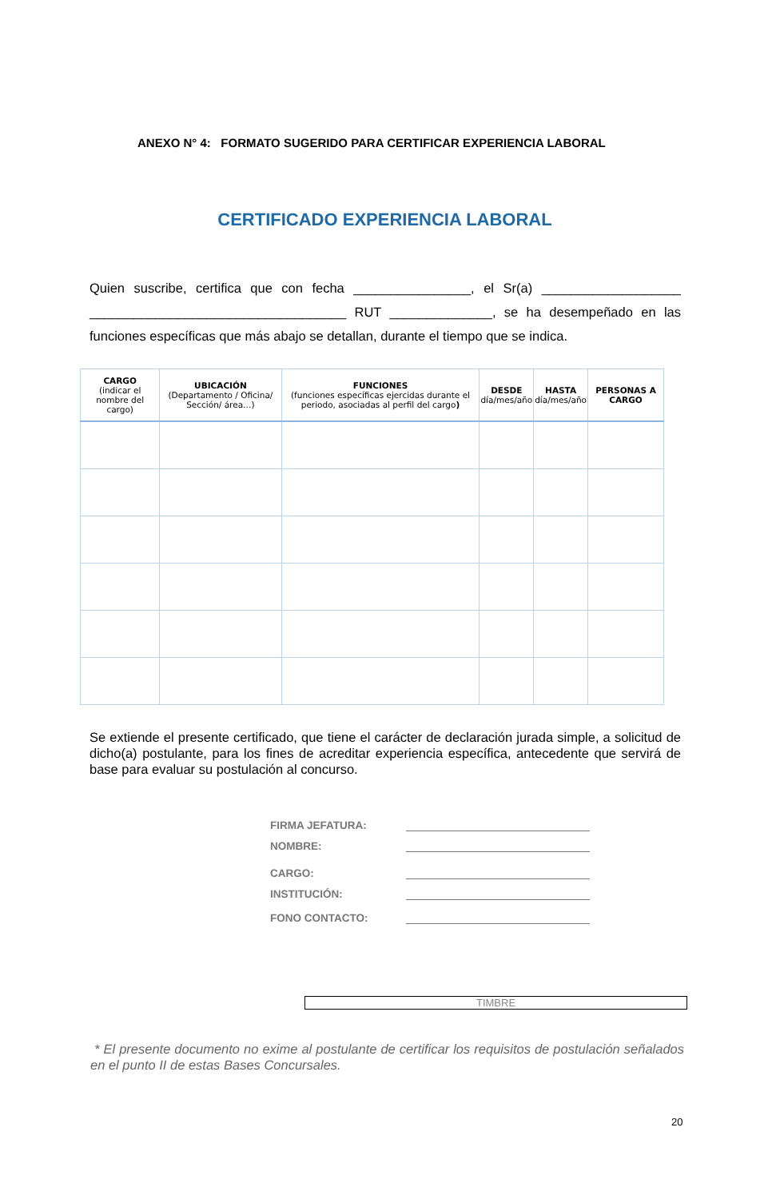ANEXO N° 4: FORMATO SUGERIDO PARA CERTIFICAR EXPERIENCIA LABORAL
CERTIFICADO EXPERIENCIA LABORAL
Quien suscribe, certifica que con fecha ________________, el Sr(a) ___________________ ___________________________________ RUT ______________, se ha desempeñado en las funciones específicas que más abajo se detallan, durante el tiempo que se indica.
| CARGO (indicar el nombre del cargo) | UBICACIÓN (Departamento / Oficina/ Sección/ área…) | FUNCIONES (funciones específicas ejercidas durante el periodo, asociadas al perfil del cargo ) | DESDE día/mes/año | HASTA día/mes/año | PERSONAS A CARGO |
| --- | --- | --- | --- | --- | --- |
Se extiende el presente certificado, que tiene el carácter de declaración jurada simple, a solicitud de dicho(a) postulante, para los fines de acreditar experiencia específica, antecedente que servirá de base para evaluar su postulación al concurso.
FIRMA JEFATURA:
NOMBRE:
CARGO:
INSTITUCIÓN:
FONO CONTACTO:
TIMBRE
* El presente documento no exime al postulante de certificar los requisitos de postulación señalados en el punto II de estas Bases Concursales.
20